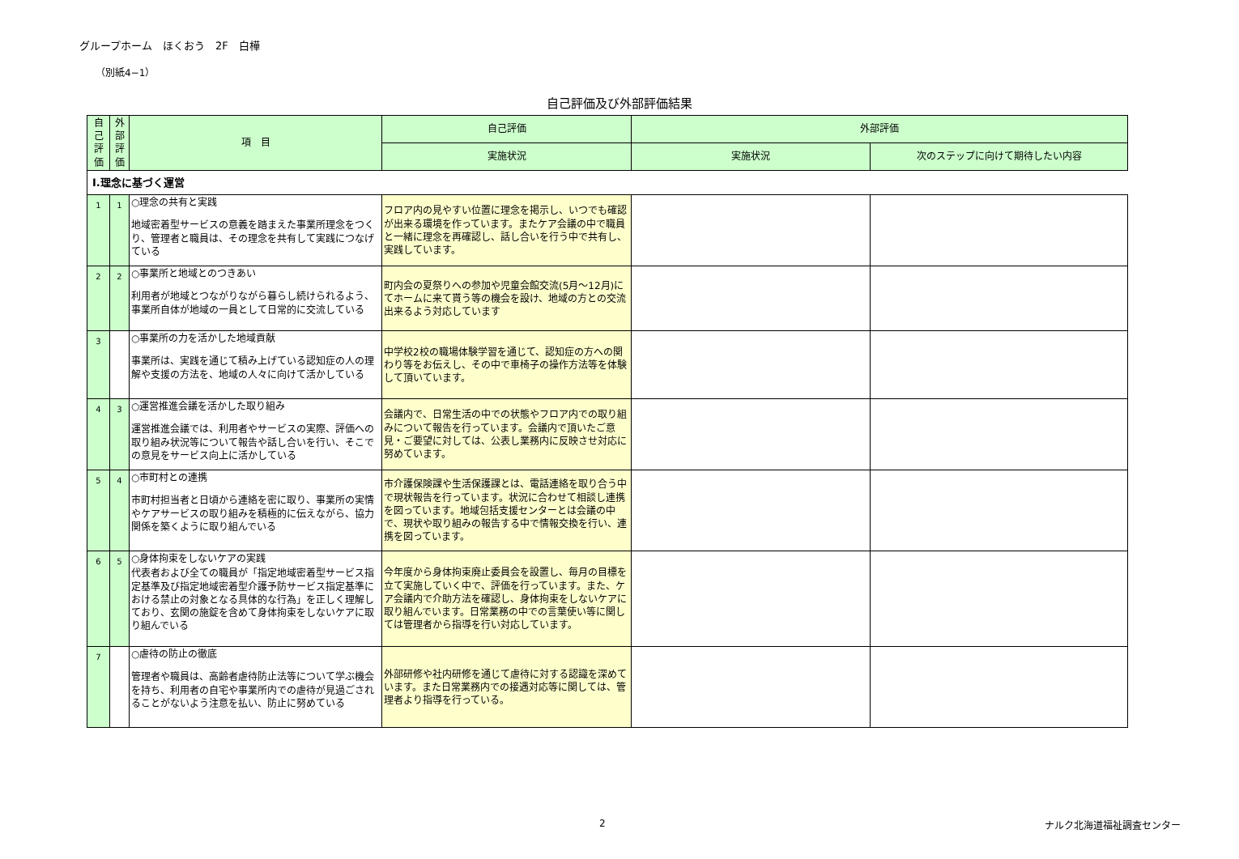グループホーム　ほくおう　2F　白樺
（別紙4−1）
自己評価及び外部評価結果
| 自己評価 | 外部評価 | 項 目 | 自己評価 | 外部評価 | |
| --- | --- | --- | --- | --- | --- |
| | | | 実施状況 | 実施状況 | 次のステップに向けて期待したい内容 |
| Ⅰ.理念に基づく運営 | | | | | |
| 1 | 1 | ○理念の共有と実践 地域密着型サービスの意義を踏まえた事業所理念をつくり、管理者と職員は、その理念を共有して実践につなげている | フロア内の見やすい位置に理念を掲示し、いつでも確認が出来る環境を作っています。またケア会議の中で職員と一緒に理念を再確認し、話し合いを行う中で共有し、実践しています。 | | |
| 2 | 2 | ○事業所と地域とのつきあい 利用者が地域とつながりながら暮らし続けられるよう、事業所自体が地域の一員として日常的に交流している | 町内会の夏祭りへの参加や児童会館交流(5月～12月)にてホームに来て貰う等の機会を設け、地域の方との交流出来るよう対応しています | | |
| 3 | | ○事業所の力を活かした地域貢献 事業所は、実践を通じて積み上げている認知症の人の理解や支援の方法を、地域の人々に向けて活かしている | 中学校2校の職場体験学習を通じて、認知症の方への関わり等をお伝えし、その中で車椅子の操作方法等を体験して頂いています。 | | |
| 4 | 3 | ○運営推進会議を活かした取り組み 運営推進会議では、利用者やサービスの実際、評価への取り組み状況等について報告や話し合いを行い、そこでの意見をサービス向上に活かしている | 会議内で、日常生活の中での状態やフロア内での取り組みについて報告を行っています。会議内で頂いたご意見・ご要望に対しては、公表し業務内に反映させ対応に努めています。 | | |
| 5 | 4 | ○市町村との連携 市町村担当者と日頃から連絡を密に取り、事業所の実情やケアサービスの取り組みを積極的に伝えながら、協力関係を築くように取り組んでいる | 市介護保険課や生活保護課とは、電話連絡を取り合う中で現状報告を行っています。状況に合わせて相談し連携を図っています。地域包括支援センターとは会議の中で、現状や取り組みの報告する中で情報交換を行い、連携を図っています。 | | |
| 6 | 5 | ○身体拘束をしないケアの実践 代表者および全ての職員が「指定地域密着型サービス指定基準及び指定地域密着型介護予防サービス指定基準における禁止の対象となる具体的な行為」を正しく理解しており、玄関の施錠を含めて身体拘束をしないケアに取り組んでいる | 今年度から身体拘束廃止委員会を設置し、毎月の目標を立て実施していく中で、評価を行っています。また、ケア会議内で介助方法を確認し、身体拘束をしないケアに取り組んでいます。日常業務の中での言葉使い等に関しては管理者から指導を行い対応しています。 | | |
| 7 | | ○虐待の防止の徹底 管理者や職員は、高齢者虐待防止法等について学ぶ機会を持ち、利用者の自宅や事業所内での虐待が見過ごされることがないよう注意を払い、防止に努めている | 外部研修や社内研修を通じて虐待に対する認識を深めています。また日常業務内での接遇対応等に関しては、管理者より指導を行っている。 | | |
2 ナルク北海道福祉調査センター